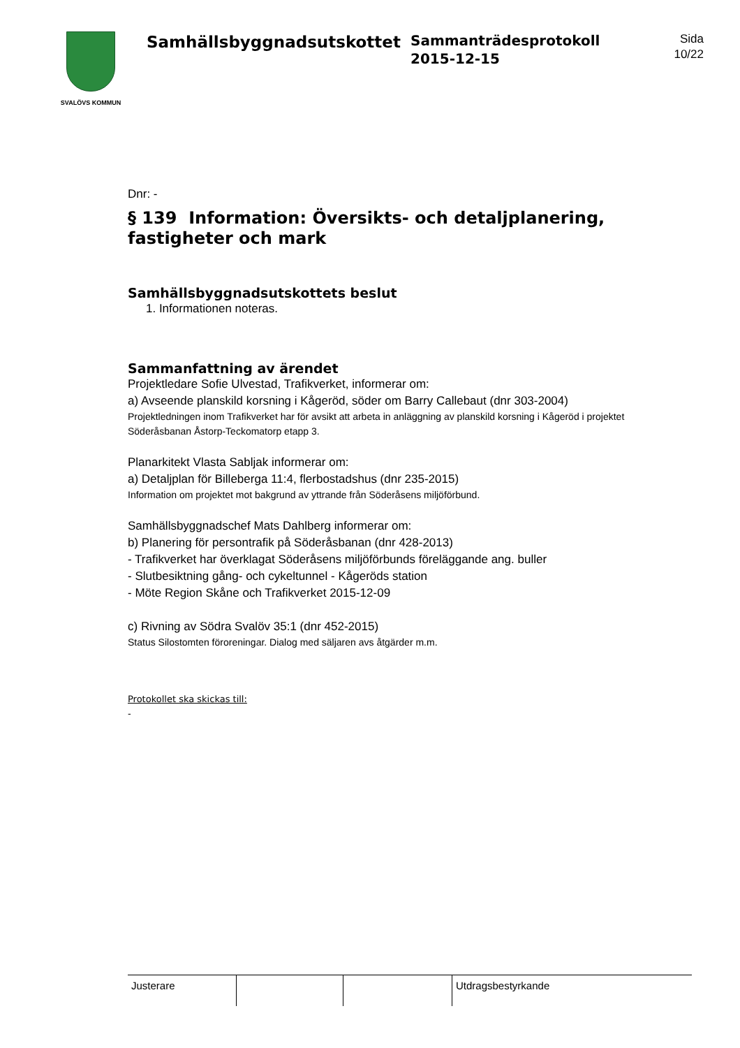SVALÖVS KOMMUN
Samhällsbyggnadsutskottet
Sammanträdesprotokoll
2015-12-15
Sida
10/22
Dnr: -
§ 139 Information: Översikts- och detaljplanering, fastigheter och mark
Samhällsbyggnadsutskottets beslut
1. Informationen noteras.
Sammanfattning av ärendet
Projektledare Sofie Ulvestad, Trafikverket, informerar om:
a) Avseende planskild korsning i Kågeröd, söder om Barry Callebaut (dnr 303-2004)
Projektledningen inom Trafikverket har för avsikt att arbeta in anläggning av planskild korsning i Kågeröd i projektet Söderåsbanan Åstorp-Teckomatorp etapp 3.
Planarkitekt Vlasta Sabljak informerar om:
a) Detaljplan för Billeberga 11:4, flerbostadshus (dnr 235-2015)
Information om projektet mot bakgrund av yttrande från Söderåsens miljöförbund.
Samhällsbyggnadschef Mats Dahlberg informerar om:
b) Planering för persontrafik på Söderåsbanan (dnr 428-2013)
- Trafikverket har överklagat Söderåsens miljöförbunds föreläggande ang. buller
- Slutbesiktning gång- och cykeltunnel - Kågeröds station
- Möte Region Skåne och Trafikverket 2015-12-09
c) Rivning av Södra Svalöv 35:1 (dnr 452-2015)
Status Silostomten föroreningar. Dialog med säljaren avs åtgärder m.m.
Protokollet ska skickas till:
-
| Justerare | | | Utdragsbestyrkande |